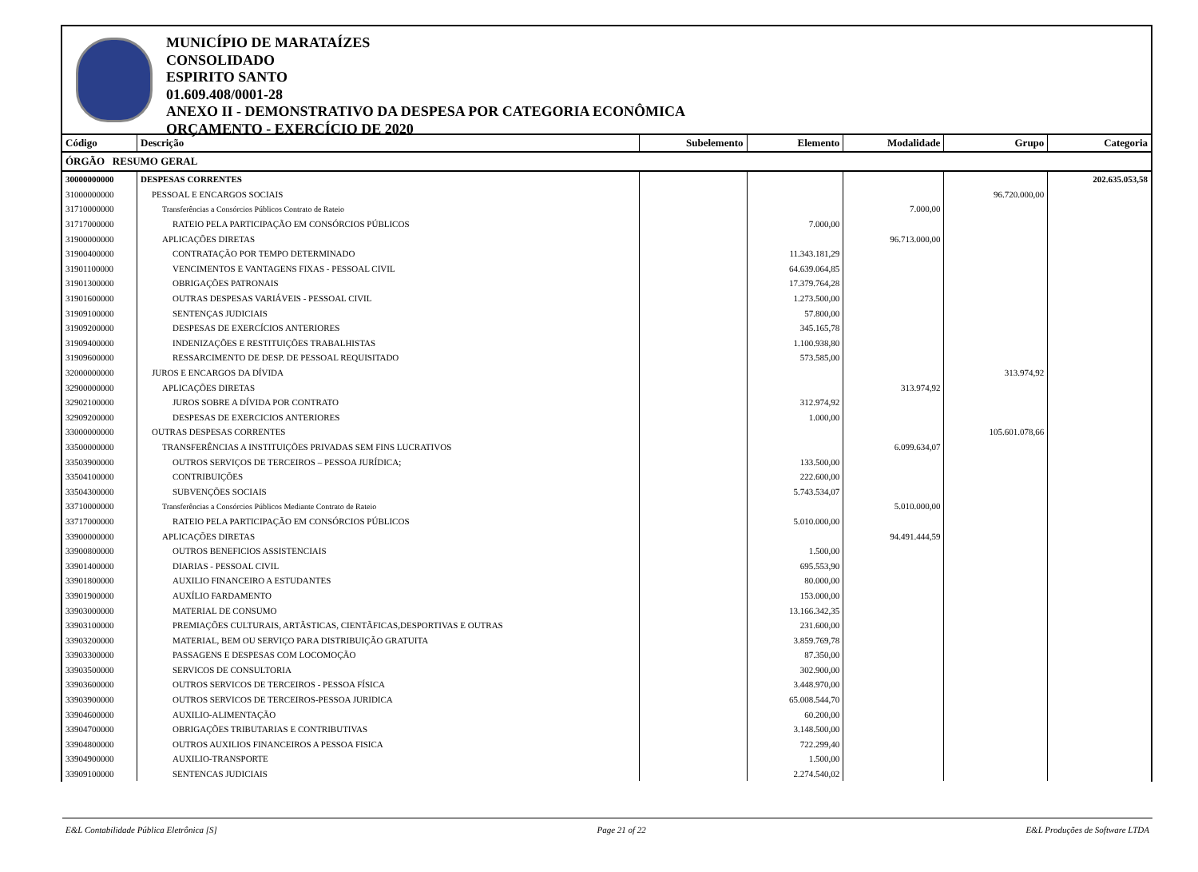MUNICÍPIO DE MARATAÍZES
CONSOLIDADO
ESPIRITO SANTO
01.609.408/0001-28
ANEXO II - DEMONSTRATIVO DA DESPESA POR CATEGORIA ECONÔMICA
ORÇAMENTO - EXERCÍCIO DE 2020
| Código | Descrição | Subelemento | Elemento | Modalidade | Grupo | Categoria |
| --- | --- | --- | --- | --- | --- | --- |
| ÓRGÃO RESUMO GERAL | | | | | | |
| 30000000000 | DESPESAS CORRENTES | | | | | 202.635.053,58 |
| 31000000000 | PESSOAL E ENCARGOS SOCIAIS | | | | 96.720.000,00 | |
| 31710000000 | Transferências a Consórcios Públicos Contrato de Rateio | | | 7.000,00 | | |
| 31717000000 | RATEIO PELA PARTICIPAÇÃO EM CONSÓRCIOS PÚBLICOS | | 7.000,00 | | | |
| 31900000000 | APLICAÇÕES DIRETAS | | | 96.713.000,00 | | |
| 31900400000 | CONTRATAÇÃO POR TEMPO DETERMINADO | | 11.343.181,29 | | | |
| 31901100000 | VENCIMENTOS E VANTAGENS FIXAS - PESSOAL CIVIL | | 64.639.064,85 | | | |
| 31901300000 | OBRIGAÇÕES PATRONAIS | | 17.379.764,28 | | | |
| 31901600000 | OUTRAS DESPESAS VARIÁVEIS - PESSOAL CIVIL | | 1.273.500,00 | | | |
| 31909100000 | SENTENÇAS JUDICIAIS | | 57.800,00 | | | |
| 31909200000 | DESPESAS DE EXERCÍCIOS ANTERIORES | | 345.165,78 | | | |
| 31909400000 | INDENIZAÇÕES E RESTITUIÇÕES TRABALHISTAS | | 1.100.938,80 | | | |
| 31909600000 | RESSARCIMENTO DE DESP. DE PESSOAL REQUISITADO | | 573.585,00 | | | |
| 32000000000 | JUROS E ENCARGOS DA DÍVIDA | | | | 313.974,92 | |
| 32900000000 | APLICAÇÕES DIRETAS | | | 313.974,92 | | |
| 32902100000 | JUROS SOBRE A DÍVIDA POR CONTRATO | | 312.974,92 | | | |
| 32909200000 | DESPESAS DE EXERCICIOS ANTERIORES | | 1.000,00 | | | |
| 33000000000 | OUTRAS DESPESAS CORRENTES | | | | 105.601.078,66 | |
| 33500000000 | TRANSFERÊNCIAS A INSTITUIÇÕES PRIVADAS SEM FINS LUCRATIVOS | | | 6.099.634,07 | | |
| 33503900000 | OUTROS SERVIÇOS DE TERCEIROS – PESSOA JURÍDICA; | | 133.500,00 | | | |
| 33504100000 | CONTRIBUIÇÕES | | 222.600,00 | | | |
| 33504300000 | SUBVENÇÕES SOCIAIS | | 5.743.534,07 | | | |
| 33710000000 | Transferências a Consórcios Públicos Mediante Contrato de Rateio | | | 5.010.000,00 | | |
| 33717000000 | RATEIO PELA PARTICIPAÇÃO EM CONSÓRCIOS PÚBLICOS | | 5.010.000,00 | | | |
| 33900000000 | APLICAÇÕES DIRETAS | | | 94.491.444,59 | | |
| 33900800000 | OUTROS BENEFICIOS ASSISTENCIAIS | | 1.500,00 | | | |
| 33901400000 | DIARIAS - PESSOAL CIVIL | | 695.553,90 | | | |
| 33901800000 | AUXILIO FINANCEIRO A ESTUDANTES | | 80.000,00 | | | |
| 33901900000 | AUXÍLIO FARDAMENTO | | 153.000,00 | | | |
| 33903000000 | MATERIAL DE CONSUMO | | 13.166.342,35 | | | |
| 33903100000 | PREMIAÇÕES CULTURAIS, ARTÃSTICAS, CIENTÃFICAS,DESPORTIVAS E OUTRAS | | 231.600,00 | | | |
| 33903200000 | MATERIAL, BEM OU SERVIÇO PARA DISTRIBUIÇÃO GRATUITA | | 3.859.769,78 | | | |
| 33903300000 | PASSAGENS E DESPESAS COM LOCOMOÇÃO | | 87.350,00 | | | |
| 33903500000 | SERVICOS DE CONSULTORIA | | 302.900,00 | | | |
| 33903600000 | OUTROS SERVICOS DE TERCEIROS - PESSOA FÍSICA | | 3.448.970,00 | | | |
| 33903900000 | OUTROS SERVICOS DE TERCEIROS-PESSOA JURIDICA | | 65.008.544,70 | | | |
| 33904600000 | AUXILIO-ALIMENTAÇÃO | | 60.200,00 | | | |
| 33904700000 | OBRIGAÇÕES TRIBUTARIAS E CONTRIBUTIVAS | | 3.148.500,00 | | | |
| 33904800000 | OUTROS AUXILIOS FINANCEIROS A PESSOA FISICA | | 722.299,40 | | | |
| 33904900000 | AUXILIO-TRANSPORTE | | 1.500,00 | | | |
| 33909100000 | SENTENCAS JUDICIAIS | | 2.274.540,02 | | | |
E&L Contabilidade Pública Eletrônica [S] Page 21 of 22 E&L Produções de Software LTDA